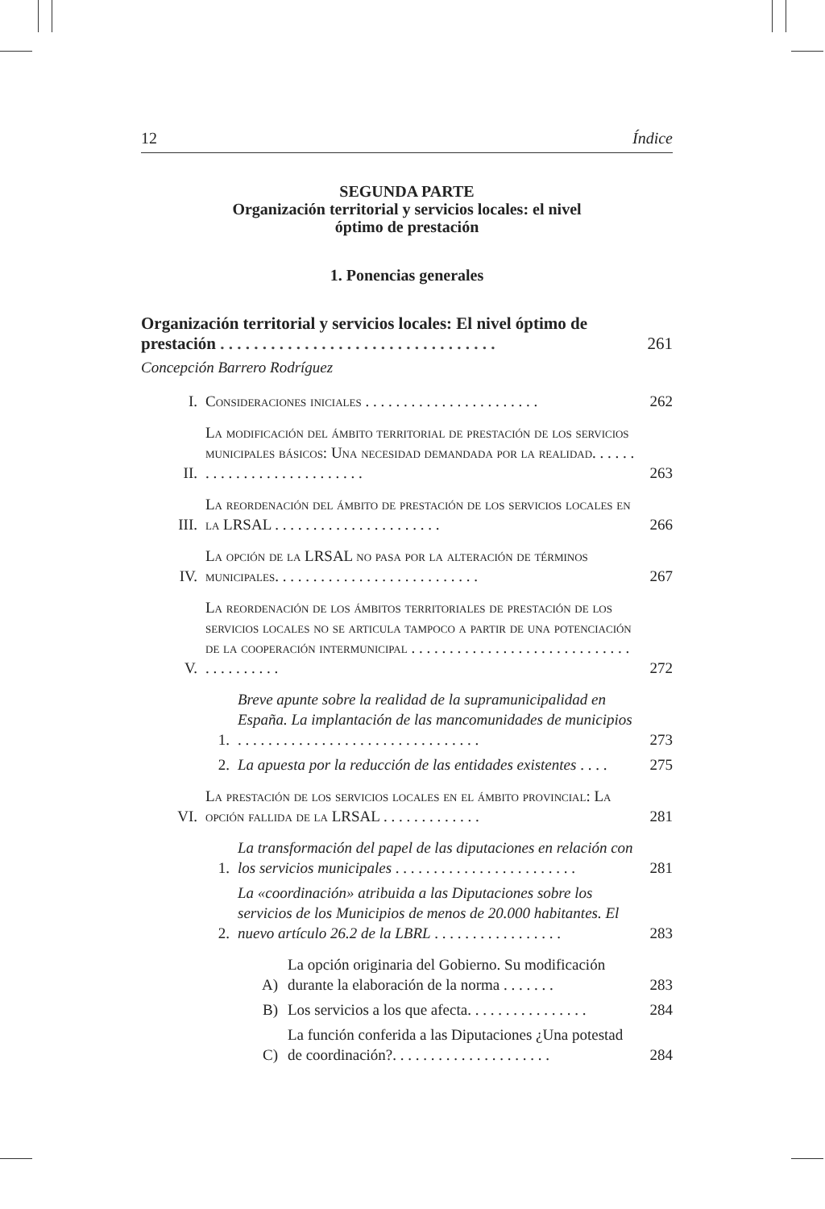12 Índice
SEGUNDA PARTE
Organización territorial y servicios locales: el nivel
óptimo de prestación
1. Ponencias generales
Organización territorial y servicios locales: El nivel óptimo de prestación . . . . . . . . . . . . . . . . . . . . . . . . . . . . . . . . .
261
Concepción Barrero Rodríguez
I.
Consideraciones iniciales . . . . . . . . . . . . . . . . . . . . . . .
262
II.
La modificación del ámbito territorial de prestación de los servicios municipales básicos: Una necesidad demandada por la realidad. . . . . . . . . . . . . . . . . . . . . . . . . . .
263
III.
La reordenación del ámbito de prestación de los servicios locales en la LRSAL . . . . . . . . . . . . . . . . . . . . . .
266
IV.
La opción de la LRSAL no pasa por la alteración de términos municipales. . . . . . . . . . . . . . . . . . . . . . . . . . .
267
V.
La reordenación de los ámbitos territoriales de prestación de los servicios locales no se articula tampoco a partir de una potenciación de la cooperación intermunicipal . . . . . . . . . . . . . . . . . . . . . . . . . . . . . . . . . . . . . . .
272
1.
Breve apunte sobre la realidad de la supramunicipalidad en España. La implantación de las mancomunidades de municipios . . . . . . . . . . . . . . . . . . . . . . . . . . . . . . . .
273
2.
La apuesta por la reducción de las entidades existentes . . . .
275
VI.
La prestación de los servicios locales en el ámbito provincial: La opción fallida de la LRSAL . . . . . . . . . . . . .
281
1.
La transformación del papel de las diputaciones en relación con los servicios municipales . . . . . . . . . . . . . . . . . . . . . . . .
281
2.
La «coordinación» atribuida a las Diputaciones sobre los servicios de los Municipios de menos de 20.000 habitantes. El nuevo artículo 26.2 de la LBRL . . . . . . . . . . . . . . . . .
283
A)
La opción originaria del Gobierno. Su modificación durante la elaboración de la norma . . . . . . .
283
B)
Los servicios a los que afecta. . . . . . . . . . . . . . . .
284
C)
La función conferida a las Diputaciones ¿Una potestad de coordinación?. . . . . . . . . . . . . . . . . . . . .
284